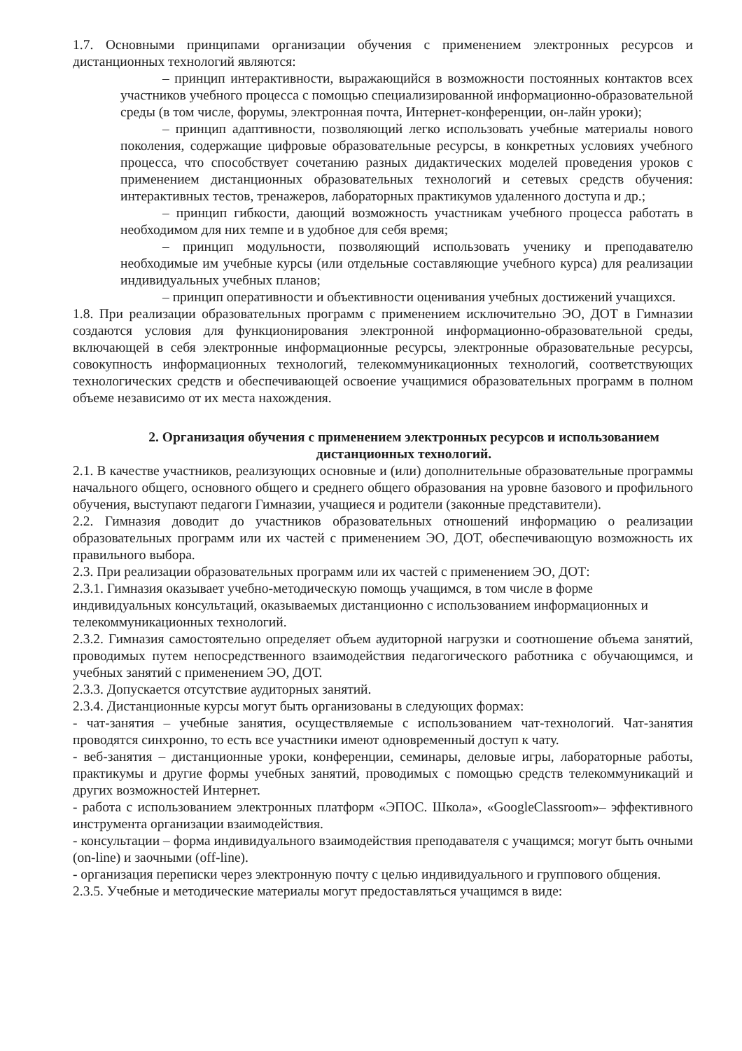1.7. Основными принципами организации обучения с применением электронных ресурсов и дистанционных технологий являются:
– принцип интерактивности, выражающийся в возможности постоянных контактов всех участников учебного процесса с помощью специализированной информационно-образовательной среды (в том числе, форумы, электронная почта, Интернет-конференции, он-лайн уроки);
– принцип адаптивности, позволяющий легко использовать учебные материалы нового поколения, содержащие цифровые образовательные ресурсы, в конкретных условиях учебного процесса, что способствует сочетанию разных дидактических моделей проведения уроков с применением дистанционных образовательных технологий и сетевых средств обучения: интерактивных тестов, тренажеров, лабораторных практикумов удаленного доступа и др.;
– принцип гибкости, дающий возможность участникам учебного процесса работать в необходимом для них темпе и в удобное для себя время;
– принцип модульности, позволяющий использовать ученику и преподавателю необходимые им учебные курсы (или отдельные составляющие учебного курса) для реализации индивидуальных учебных планов;
– принцип оперативности и объективности оценивания учебных достижений учащихся.
1.8. При реализации образовательных программ с применением исключительно ЭО, ДОТ в Гимназии создаются условия для функционирования электронной информационно-образовательной среды, включающей в себя электронные информационные ресурсы, электронные образовательные ресурсы, совокупность информационных технологий, телекоммуникационных технологий, соответствующих технологических средств и обеспечивающей освоение учащимися образовательных программ в полном объеме независимо от их места нахождения.
2. Организация обучения с применением электронных ресурсов и использованием дистанционных технологий.
2.1. В качестве участников, реализующих основные и (или) дополнительные образовательные программы начального общего, основного общего и среднего общего образования на уровне базового и профильного обучения, выступают педагоги Гимназии, учащиеся и родители (законные представители).
2.2. Гимназия доводит до участников образовательных отношений информацию о реализации образовательных программ или их частей с применением ЭО, ДОТ, обеспечивающую возможность их правильного выбора.
2.3. При реализации образовательных программ или их частей с применением ЭО, ДОТ:
2.3.1. Гимназия оказывает учебно-методическую помощь учащимся, в том числе в форме индивидуальных консультаций, оказываемых дистанционно с использованием информационных и телекоммуникационных технологий.
2.3.2. Гимназия самостоятельно определяет объем аудиторной нагрузки и соотношение объема занятий, проводимых путем непосредственного взаимодействия педагогического работника с обучающимся, и учебных занятий с применением ЭО, ДОТ.
2.3.3. Допускается отсутствие аудиторных занятий.
2.3.4. Дистанционные курсы могут быть организованы в следующих формах:
- чат-занятия – учебные занятия, осуществляемые с использованием чат-технологий. Чат-занятия проводятся синхронно, то есть все участники имеют одновременный доступ к чату.
- веб-занятия – дистанционные уроки, конференции, семинары, деловые игры, лабораторные работы, практикумы и другие формы учебных занятий, проводимых с помощью средств телекоммуникаций и других возможностей Интернет.
- работа с использованием электронных платформ «ЭПОС. Школа», «GoogleClassroom»– эффективного инструмента организации взаимодействия.
- консультации – форма индивидуального взаимодействия преподавателя с учащимся; могут быть очными (on-line) и заочными (off-line).
- организация переписки через электронную почту с целью индивидуального и группового общения.
2.3.5. Учебные и методические материалы могут предоставляться учащимся в виде: